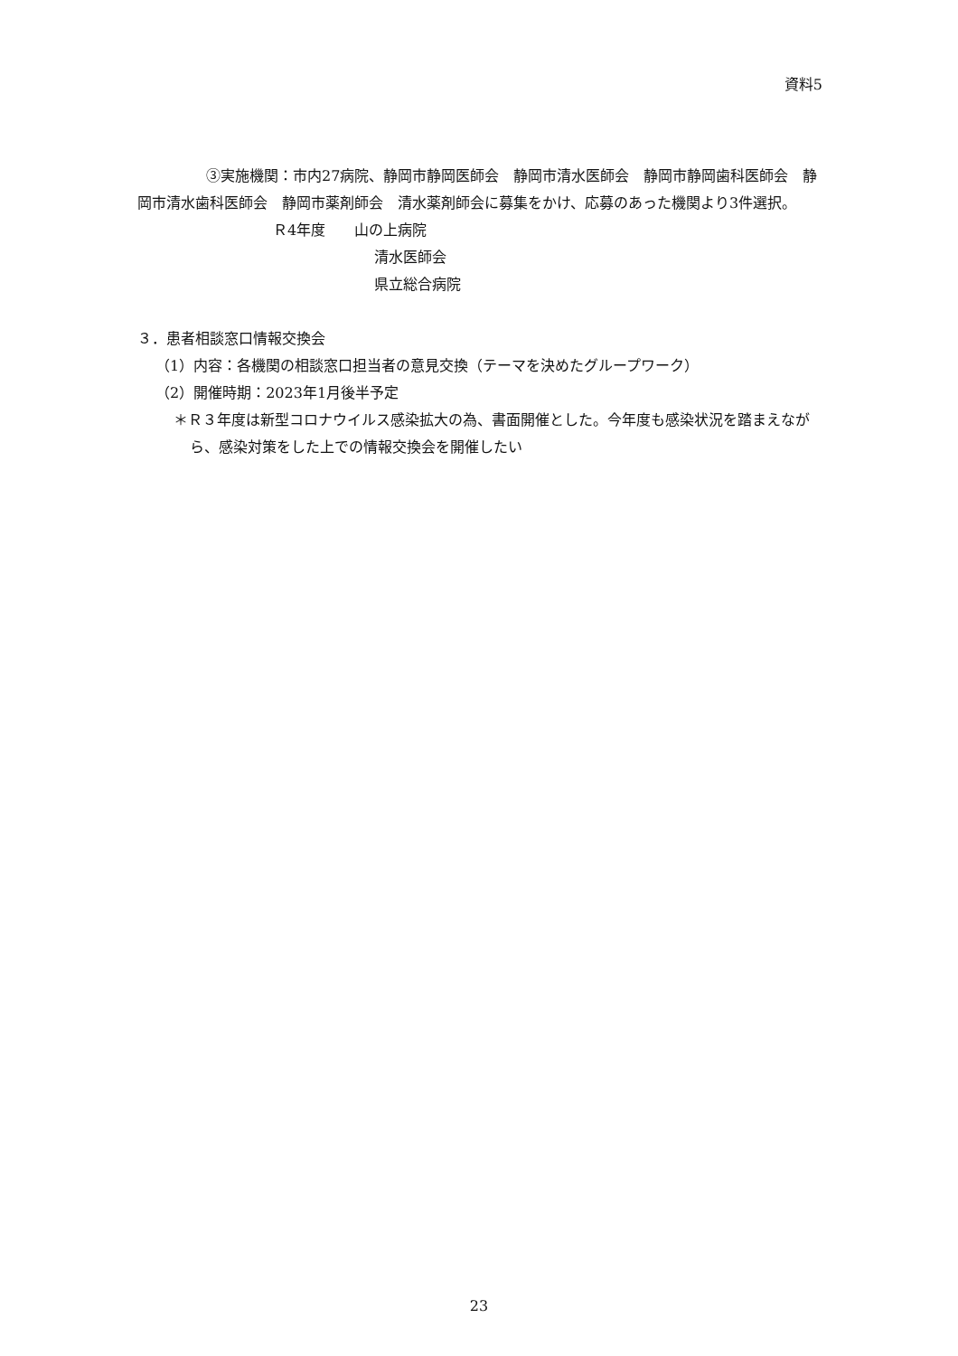資料5
③実施機関：市内27病院、静岡市静岡医師会　静岡市清水医師会　静岡市静岡歯科医師会　静岡市清水歯科医師会　静岡市薬剤師会　清水薬剤師会に募集をかけ、応募のあった機関より3件選択。
Ｒ4年度　　山の上病院
清水医師会
県立総合病院
３．患者相談窓口情報交換会
（1）内容：各機関の相談窓口担当者の意見交換（テーマを決めたグループワーク）
（2）開催時期：2023年1月後半予定
＊Ｒ３年度は新型コロナウイルス感染拡大の為、書面開催とした。今年度も感染状況を踏まえながら、感染対策をした上での情報交換会を開催したい
23